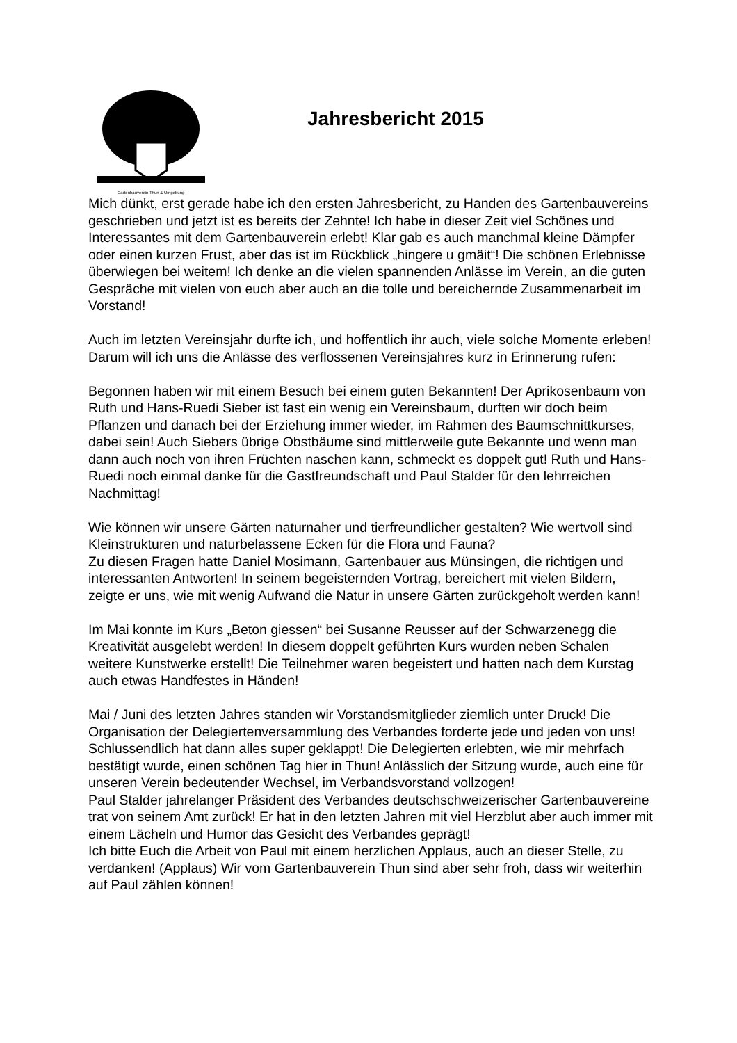Gartenbauverein Thun & Umgebung
Jahresbericht 2015
Mich dünkt, erst gerade habe ich den ersten Jahresbericht, zu Handen des Gartenbauvereins geschrieben und jetzt ist es bereits der Zehnte! Ich habe in dieser Zeit viel Schönes und Interessantes mit dem Gartenbauverein erlebt! Klar gab es auch manchmal kleine Dämpfer oder einen kurzen Frust, aber das ist im Rückblick „hingere u gmäit“! Die schönen Erlebnisse überwiegen bei weitem! Ich denke an die vielen spannenden Anlässe im Verein, an die guten Gespräche mit vielen von euch aber auch an die tolle und bereichernde Zusammenarbeit im Vorstand!
Auch im letzten Vereinsjahr durfte ich, und hoffentlich ihr auch, viele solche Momente erleben! Darum will ich uns die Anlässe des verflossenen Vereinsjahres kurz in Erinnerung rufen:
Begonnen haben wir mit einem Besuch bei einem guten Bekannten! Der Aprikosenbaum von Ruth und Hans-Ruedi Sieber ist fast ein wenig ein Vereinsbaum, durften wir doch beim Pflanzen und danach bei der Erziehung immer wieder, im Rahmen des Baumschnittkurses, dabei sein! Auch Siebers übrige Obstbäume sind mittlerweile gute Bekannte und wenn man dann auch noch von ihren Früchten naschen kann, schmeckt es doppelt gut! Ruth und Hans-Ruedi noch einmal danke für die Gastfreundschaft und Paul Stalder für den lehrreichen Nachmittag!
Wie können wir unsere Gärten naturnaher und tierfreundlicher gestalten? Wie wertvoll sind Kleinstrukturen und naturbelassene Ecken für die Flora und Fauna?
Zu diesen Fragen hatte Daniel Mosimann, Gartenbauer aus Münsingen, die richtigen und interessanten Antworten! In seinem begeisternden Vortrag, bereichert mit vielen Bildern, zeigte er uns, wie mit wenig Aufwand die Natur in unsere Gärten zurückgeholt werden kann!
Im Mai konnte im Kurs „Beton giessen“ bei Susanne Reusser auf der Schwarzenegg die Kreativität ausgelebt werden! In diesem doppelt geführten Kurs wurden neben Schalen weitere Kunstwerke erstellt! Die Teilnehmer waren begeistert und hatten nach dem Kurstag auch etwas Handfestes in Händen!
Mai / Juni des letzten Jahres standen wir Vorstandsmitglieder ziemlich unter Druck! Die Organisation der Delegiertenversammlung des Verbandes forderte jede und jeden von uns! Schlussendlich hat dann alles super geklappt! Die Delegierten erlebten, wie mir mehrfach bestätigt wurde, einen schönen Tag hier in Thun! Anlässlich der Sitzung wurde, auch eine für unseren Verein bedeutender Wechsel, im Verbandsvorstand vollzogen!
Paul Stalder jahrelanger Präsident des Verbandes deutschschweizerischer Gartenbauvereine trat von seinem Amt zurück! Er hat in den letzten Jahren mit viel Herzblut aber auch immer mit einem Lächeln und Humor das Gesicht des Verbandes geprägt!
Ich bitte Euch die Arbeit von Paul mit einem herzlichen Applaus, auch an dieser Stelle, zu verdanken! (Applaus) Wir vom Gartenbauverein Thun sind aber sehr froh, dass wir weiterhin auf Paul zählen können!